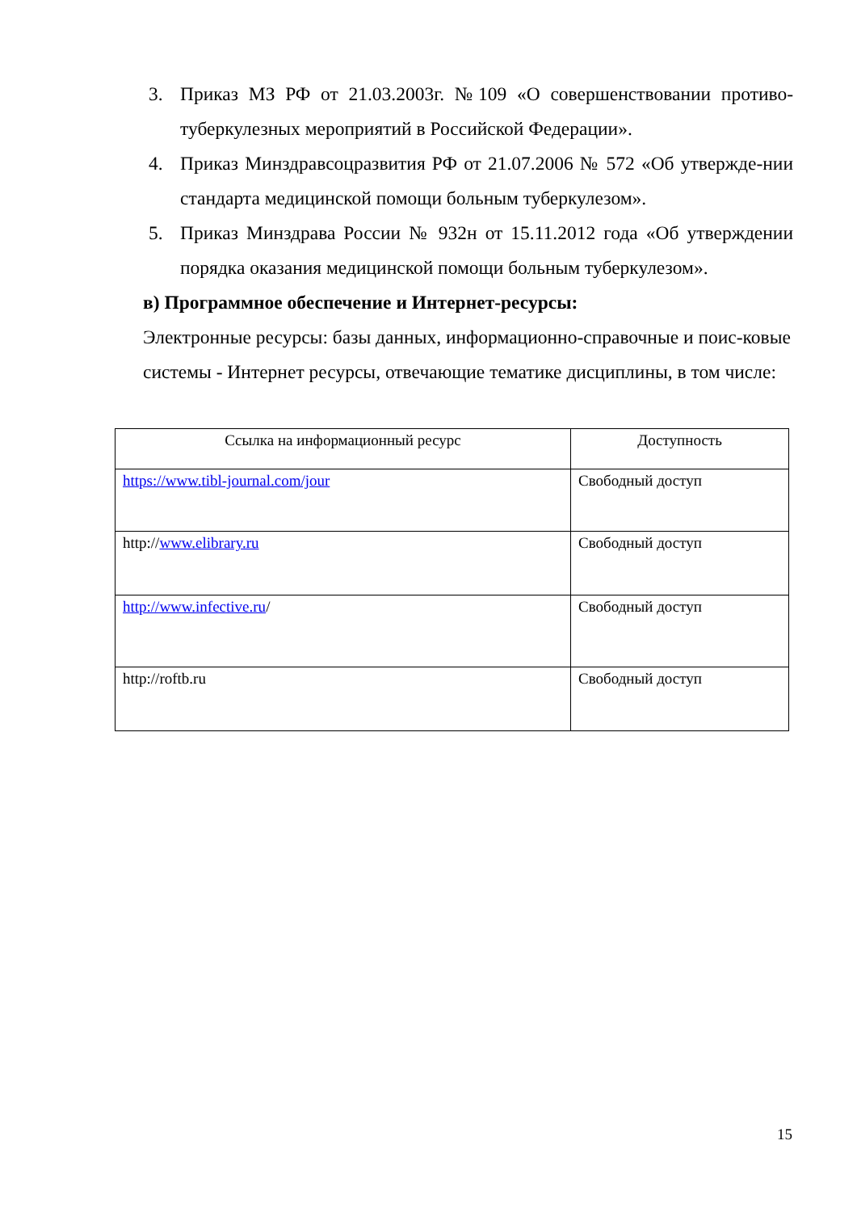3. Приказ МЗ РФ от 21.03.2003г. №109 «О совершенствовании противо-туберкулезных мероприятий в Российской Федерации».
4. Приказ Минздравсоцразвития РФ от 21.07.2006 № 572 «Об утвержде-нии стандарта медицинской помощи больным туберкулезом».
5. Приказ Минздрава России № 932н от 15.11.2012 года «Об утверждении порядка оказания медицинской помощи больным туберкулезом».
в) Программное обеспечение и Интернет-ресурсы:
Электронные ресурсы: базы данных, информационно-справочные и поис-ковые системы - Интернет ресурсы, отвечающие тематике дисциплины, в том числе:
| Ссылка на информационный ресурс | Доступность |
| --- | --- |
| https://www.tibl-journal.com/jour | Свободный доступ |
| http:// www.elibrary.ru | Свободный доступ |
| http://www.infective.ru / | Свободный доступ |
| http://roftb.ru | Свободный доступ |
15